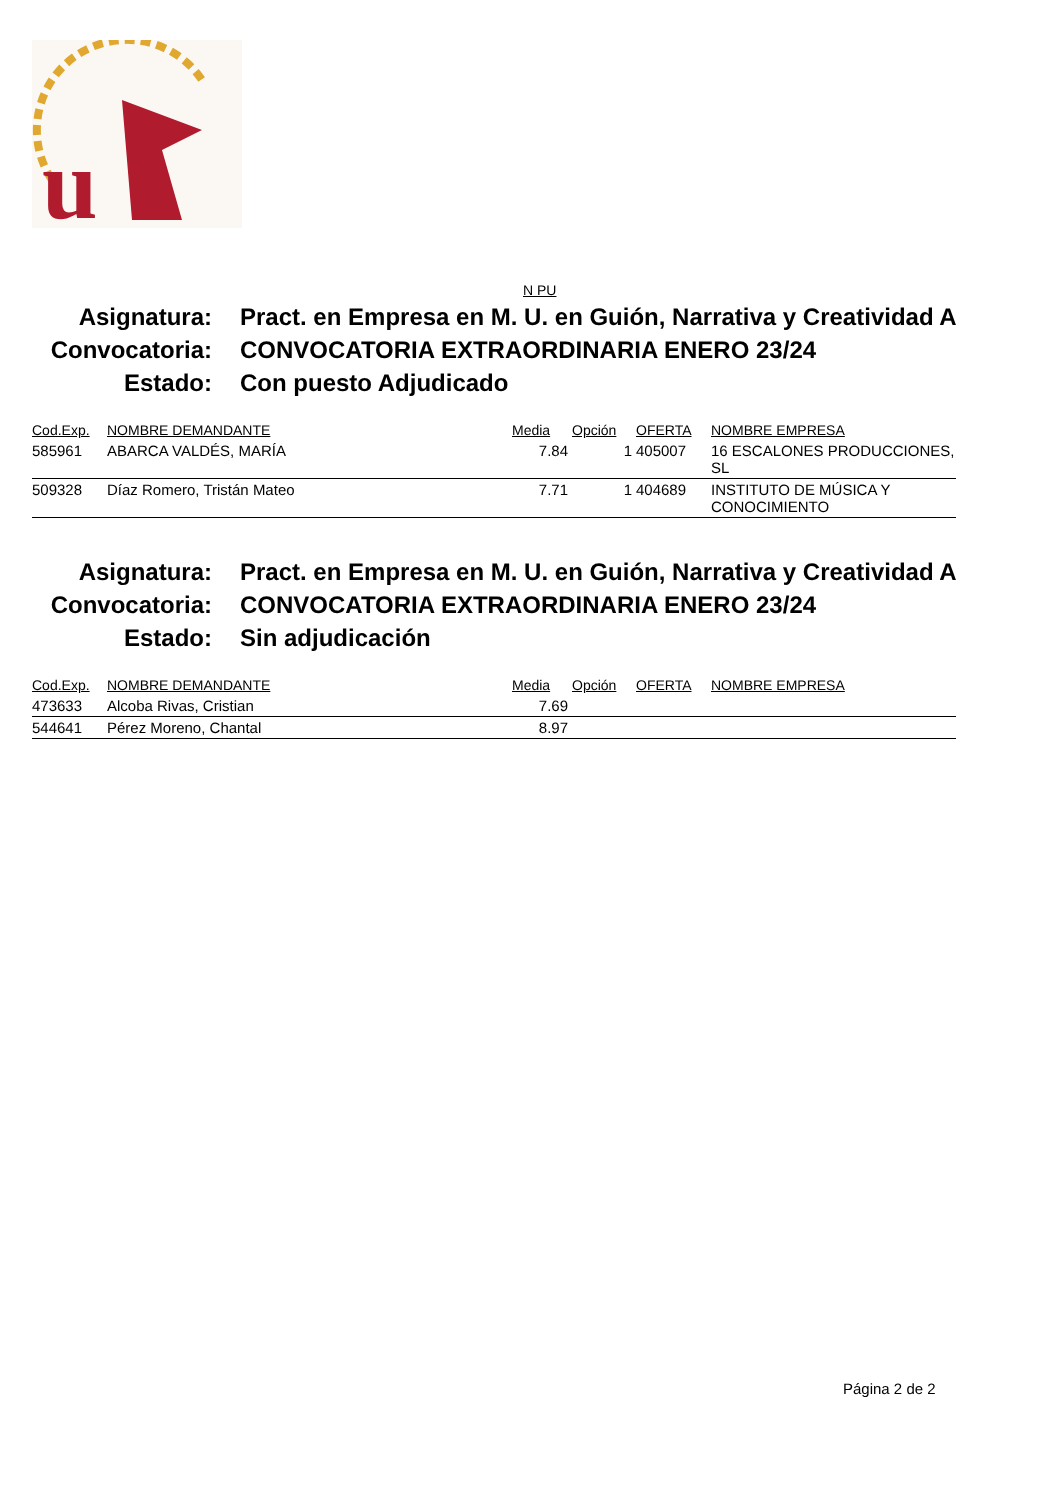u
N PU
Asignatura: Pract. en Empresa en M. U. en Guión, Narrativa y Creatividad A
Convocatoria: CONVOCATORIA EXTRAORDINARIA ENERO 23/24
Estado: Con puesto Adjudicado
| Cod.Exp. | NOMBRE DEMANDANTE | Media | Opción | OFERTA | NOMBRE EMPRESA |
| --- | --- | --- | --- | --- | --- |
| 585961 | ABARCA VALDÉS, MARÍA | 7.84 | 1 | 405007 | 16 ESCALONES PRODUCCIONES, SL |
| 509328 | Díaz Romero, Tristán Mateo | 7.71 | 1 | 404689 | INSTITUTO DE MÚSICA Y CONOCIMIENTO |
Asignatura: Pract. en Empresa en M. U. en Guión, Narrativa y Creatividad A
Convocatoria: CONVOCATORIA EXTRAORDINARIA ENERO 23/24
Estado: Sin adjudicación
| Cod.Exp. | NOMBRE DEMANDANTE | Media | Opción | OFERTA | NOMBRE EMPRESA |
| --- | --- | --- | --- | --- | --- |
| 473633 | Alcoba Rivas, Cristian | 7.69 | | | |
| 544641 | Pérez Moreno, Chantal | 8.97 | | | |
Página 2 de 2